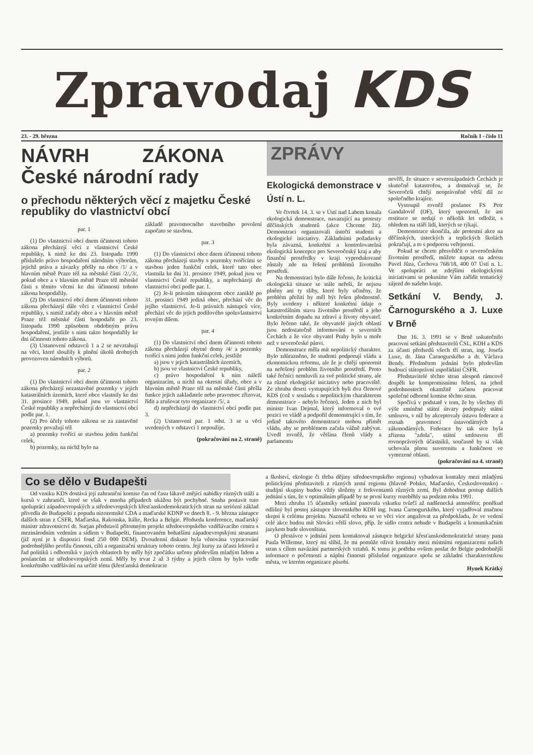Zpravodaj KDS
23. - 29. března Ročník I - číslo 11
NÁVRH ZÁKONA
České národní rady
o přechodu některých věcí z majetku České republiky do vlastnictví obcí
par. 1
(1) Do vlastnictví obcí dnem účinnosti tohoto zákona přecházejí věci z vlastnictví České republiky, k nimž ke dni 23. listopadu 1990 příslušelo právo hospodaření národním výborům, jejichž práva a závazky přešly na obce /1/ a v hlavním městě Praze též na městské části /2/,/3/, pokud obce a v hlavním městě Praze též městské části s těmito věcmi ke dni účinnosti tohoto zákona hospodařily.
(2) Do vlastnictví obcí dnem účinnosti tohoto zákona přecházejí dále věci z vlastnictví České republiky, s nimiž začaly obce a v hlavním městě Praze též městské části hospodařit po 23. listopadu 1990 způsobem obdobným právu hospodaření, jestliže s nimi takto hospodařily ke dni účinnosti tohoto zákona.
(3) Ustanovení odstavců 1 a 2 se nevztahují na věci, které sloužily k plnění úkolů drobných provozoven národních výborů.
par. 2
(1) Do vlastnictví obcí dnem účinnosti tohoto zákona přecházejí nezastavěné pozemky v jejich katastrálních územích, které obce vlastnily ke dni 31. prosince 1949, pokud jsou ve vlastnictví České republiky a nepřecházejí do vlastnictví obcí podle par. 1.
(2) Pro účely tohoto zákona se za zastavěné pozemky považují též
a) pozemky tvořící se stavbou jeden funkční celek,
b) pozemky, na nichž bylo na
základě pravomocného stavebního povolení započato se stavbou.
par. 3
(1) Do vlastnictví obce dnem účinnosti tohoto zákona přecházejí stavby s pozemky tvořícími se stavbou jeden funkční celek, které tato obec vlastnila ke dni 31. prosince 1949, pokud jsou ve vlastnictví České republiky, a nepřecházejí do vlastnictví obcí podle par. 1.
(2) Je-li právním nástupcem obce zaniklé po 31. prosinci 1949 jediná obec, přechází věc do jejího vlastnictví. Je-li právních nástupců více, přechází věc do jejich podílového spoluvlastnictví rovným dílem.
par. 4
(1) Do vlastnictví obcí dnem účinnosti tohoto zákona přecházejí obytné domy /4/ a pozemky tvořící s nimi jeden funkční celek, jestliže
a) jsou v jejich katastrálních územích,
b) jsou ve vlastnictví České republiky,
c) právo hospodaření k nim náleží organizacím, u nichž na okresní úřady, obce a v hlavním městě Praze též na městské části přešla funkce jejich zakladatele nebo pravomoc zřizovat, řídit a zrušovat tyto organizace /5/, a
d) nepřecházejí do vlastnictví obcí podle par. 3.
(2) Ustanovení par. 1 odst. 3 se u věcí uvedených v odstavci 1 nepoužije.
(pokračování na 2. straně)
ZPRÁVY
Ekologická demonstrace v Ústí n. L.
Ve čtvrtek 14. 3. se v Ústí nad Labem konala ekologická demonstrace, navazující na protesty děčínských studentů (akce Chceme žít). Demonstraci organizovali ústečtí studenti a ekologické iniciativy. Základními požadavky byla závazná, konkrétní a kontrolovatelná ekologická koncepce pro Severočeský kraj a aby finanční prostředky v kraji vyprodukované zůstaly zde na řešení problémů životního prostředí.
Na demonstraci bylo dále řečeno, že kritická ekologická situace se stále neřeší, že nejsou plněny ani ty sliby, které byly učiněny, že problém přežití by měl být řešen přednostně. Byly uvedeny i některé konkrétní údaje o katastrofálním stavu životního prostředí a jeho konkrétním dopadu na zdraví a životy obyvatel. Bylo řečeno také, že obyvatelé jiných oblastí jsou nedostatečně informováni o severních Čechách a že více obyvatel Prahy bylo u moře než v severočeské pánvi.
Demonstrace měla mít nepolitický charakter. Bylo zdůrazněno, že studenti podporují vládu a ekonomickou reformu, ale že je chtějí upozornit na neřešený problém životního prostředí. Proto také řečníci nemluvili za své politické strany, ale za různé ekologické iniciativy nebo pracoviště. Ze zhruba deseti vystupujících byli dva členové KDS (což v souladu s nepolitickým charakterem demonstrace - nebylo řečeno). Jeden z nich byl ministr Ivan Dejmal, který informoval o své pozici ve vládě a podpořil demonstrující s tím, že jedině takovéto demonstrace mohou přimět vládu, aby se problémem začala vážně zabývat. Uvedl rovněž, že většina členů vlády a parlamentu
nevěří, že situace v severozápadních Čechách je skutečně katastrofou, a domnívají se, že Severočeši chtějí neoprávněně větší díl ze společného krajíce.
Vystoupil rovněž poslanec FS Petr Gandalovič (OF), který upozornil, že ani restituce se nedají o několik let odložit, s ohledem na stáří lidí, kterých se týkají.
Demonstrace skončila, ale protestní akce na děčínských, ústeckých a teplických školách pokračují, a to s podporou veřejnosti.
Pokud se chcete přesvědčit o severočeském životním prostředí, můžete napsat na adresu Pavel Jůza, Čechova 768/18, 400 07 Ústí n. L. Ve spolupráci se zdejšími ekologickými iniciativami se pokusíme Vám zařídit tematický zájezd do našeho kraje.
Setkání V. Bendy, J. Čarnogurského a J. Luxe v Brně
Dne 16. 3. 1991 se v Brně uskutečnilo pracovní setkání představitelů ČSL, KDH a KDS za účasti předsedů všech tří stran, ing. Josefa Luxe, dr. Jána Čarnogurského a dr. Václava Bendy. Předmětem jednání bylo především budoucí státoprávní uspořádání ČSFR.
Představitelé těchto stran alespoň rámcově dospěli ke kompromisnímu řešení, na jehož podrobnostech okamžitě začnou pracovat společné odborné komise těchto stran.
Spočívá v podstatě v tom, že by všechny tři výše zmíněné státní útvary podepsaly státní smlouvu, v níž by akceptovaly ústavu federace a rozsah pravomocí ústavodárných a zákonodárných. Federace by tak sice byla zřízena "zdola", státní smlouvou tří rovnoprávných účastníků, současně by si však uchovala plnou suverenitu a funkčnost ve vymezené oblasti.
(pokračování na 4. straně)
Co se dělo v Budapešti
Od vzniku KDS dostává její zahraniční komise čas od času lákavě znějící nabídky různých stáží a kursů v zahraničí, které se však v mnoha případech ukážou být pochybné. Snaha postavit tuto spolupráci západoevropských a středoevropských křesťanskodemokratických stran na seriózní základ přivedla do Budapešti z popudu nizozemské CDA a maďarské KDNP ve dnech 8. - 9. března zástupce dalších stran z ČSFR, Maďarska, Rakouska, Itálie, Recka a Belgie. Předseda konference, maďarský ministr zdravotnictví dr. Surjan představil přítomným projekt středoevropského vzdělávacího centra s mezinárodním vedením a sídlem v Budapešti, financovaném bohatšími západoevropskými stranami (již nyní je k dispozici fond 250 000 DEM). Dvoudenní diskuse byla věnována vypracování podrobnějšího profilu činnosti, cílů a organizační struktury tohoto centra. Její kursy za účasti lektorů z řad politiků i odborníků v jiných oblastech by měly být zpočátku určeny především mladým lidem a poslancům ze středoevropských zemí. Měly by trvat 2 až 3 týdny a jejich cílem by bylo vedle konkrétního vzdělávání na určité téma (křesťanská demokracie
a školství, ekologie či třeba dějiny středoevropského regionu) vybudovat kontakty mezi mladými politickými představiteli z různých zemí regionu (hlavně Polsko, Maďarsko, Československo) - studijní skupiny budou vždy složeny z frekventantů různých zemí. Byl dohodnut postup dalších jednání s tím, že v optimálním případě by se první kurzy rozeběhly na podzim roku 1991.
Mezi zhruba 15 účastníky setkání panovala vskutku tvůrčí až nadšenecká atmosféra; poněkud odlišný byl postoj zástupce slovenského KDH ing. Ivana Čarnogurského, který vyjadřoval značnou skepsi k celému projektu. Naznačil ochotu se ve věci více angažovat za předpokladu, že ve vedení celé akce budou mít Slováci větší slovo, příp. že sídlo centra nebude v Budapešti a komunikačním jazykem bude slovenština.
O přestávce v jednání jsem kontaktoval zástupce belgické křesťanskodemokratické strany pana Paula Willemse, který mi slíbil, že mi pomůže oživit kontakty mezi místními organizacemi našich stran s cílem navázání partnerských vztahů. K tomu je potřeba ovšem poslat do Belgie podrobnější informace o početnosti a náplni činnosti příslušné organizace spolu se základní charakteristikou města, ve kterém organizace působí.
Hynek Krátký